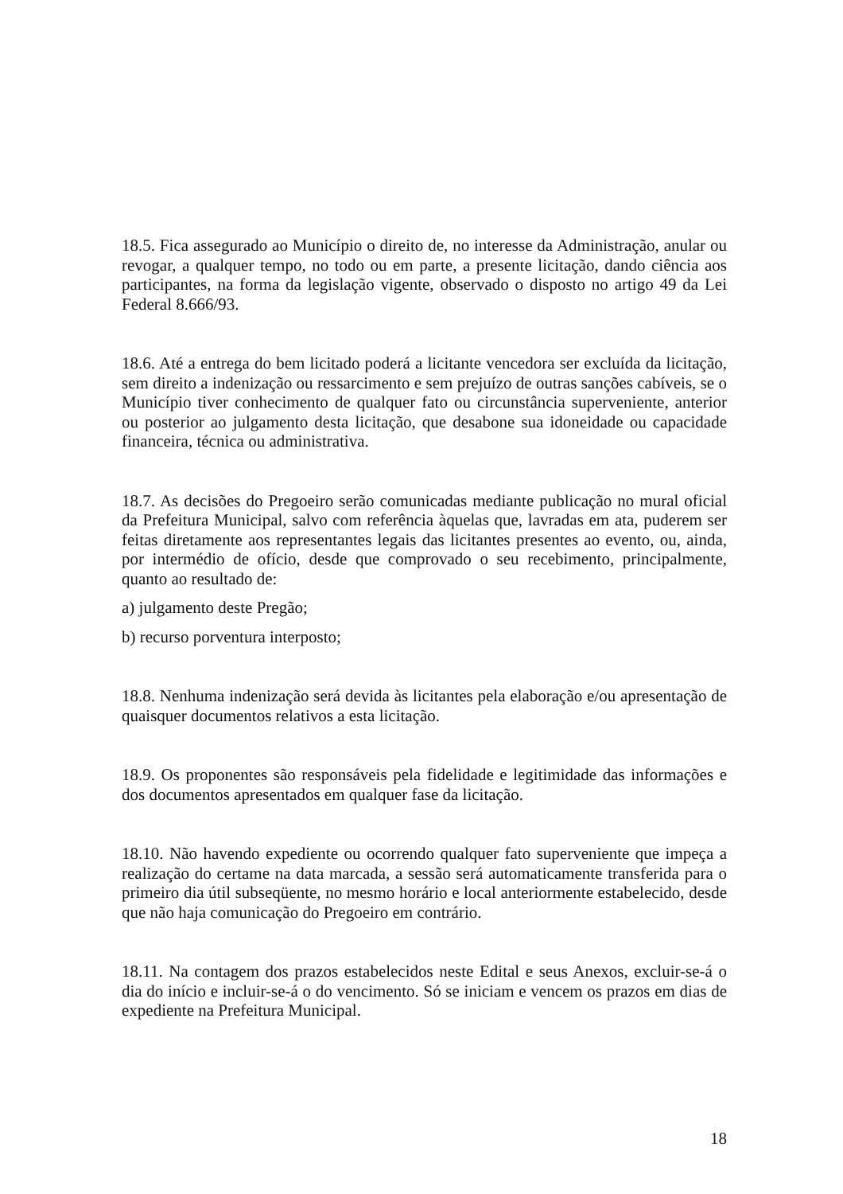18.5. Fica assegurado ao Município o direito de, no interesse da Administração, anular ou revogar, a qualquer tempo, no todo ou em parte, a presente licitação, dando ciência aos participantes, na forma da legislação vigente, observado o disposto no artigo 49 da Lei Federal 8.666/93.
18.6. Até a entrega do bem licitado poderá a licitante vencedora ser excluída da licitação, sem direito a indenização ou ressarcimento e sem prejuízo de outras sanções cabíveis, se o Município tiver conhecimento de qualquer fato ou circunstância superveniente, anterior ou posterior ao julgamento desta licitação, que desabone sua idoneidade ou capacidade financeira, técnica ou administrativa.
18.7. As decisões do Pregoeiro serão comunicadas mediante publicação no mural oficial da Prefeitura Municipal, salvo com referência àquelas que, lavradas em ata, puderem ser feitas diretamente aos representantes legais das licitantes presentes ao evento, ou, ainda, por intermédio de ofício, desde que comprovado o seu recebimento, principalmente, quanto ao resultado de:
a) julgamento deste Pregão;
b) recurso porventura interposto;
18.8. Nenhuma indenização será devida às licitantes pela elaboração e/ou apresentação de quaisquer documentos relativos a esta licitação.
18.9. Os proponentes são responsáveis pela fidelidade e legitimidade das informações e dos documentos apresentados em qualquer fase da licitação.
18.10. Não havendo expediente ou ocorrendo qualquer fato superveniente que impeça a realização do certame na data marcada, a sessão será automaticamente transferida para o primeiro dia útil subseqüente, no mesmo horário e local anteriormente estabelecido, desde que não haja comunicação do Pregoeiro em contrário.
18.11. Na contagem dos prazos estabelecidos neste Edital e seus Anexos, excluir-se-á o dia do início e incluir-se-á o do vencimento. Só se iniciam e vencem os prazos em dias de expediente na Prefeitura Municipal.
18